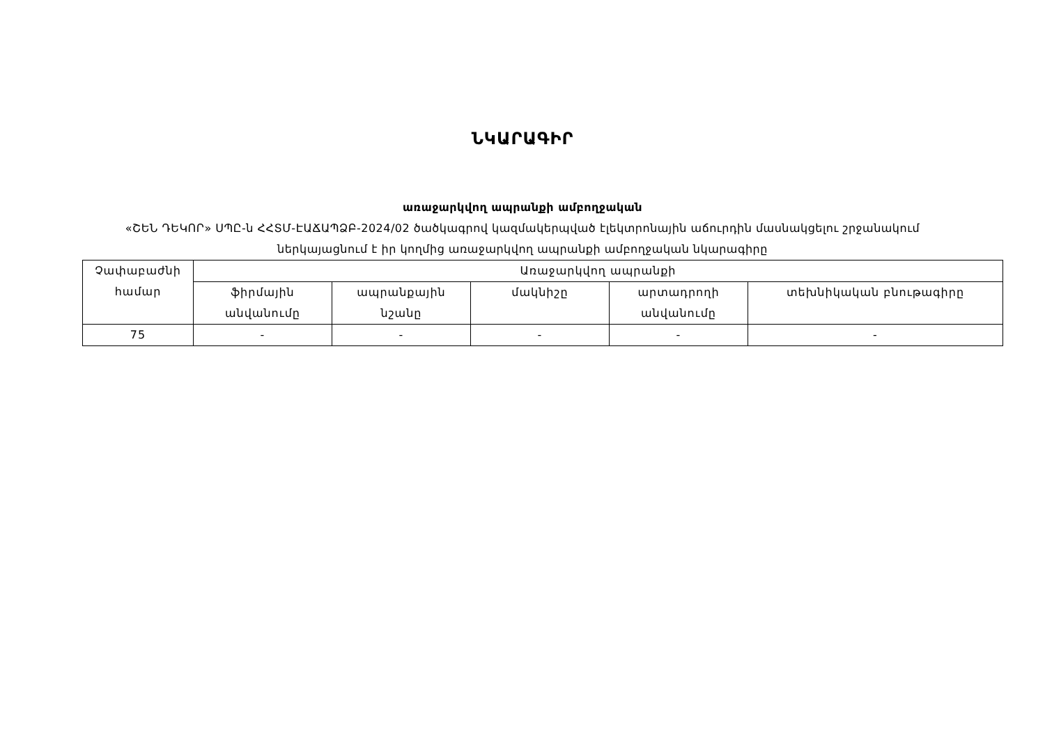ՆԿԱՐԱԳԻՐ
առաջարկվող ապրանքի ամբողջական
«ՇԵՆ ԴԵԿՈՐ» ՍՊԸ-ն ՀՀՏՄ-ԷԱՃԱՊՁԲ-2024/02 ծածկագրով կազմակերպված էլեկտրոնային աճուրդին մասնակցելու շրջանակում
ներկայացնում է իր կողմից առաջարկվող ապրանքի ամբողջական նկարագիրը
| Չափաբաժնի համար | Առաջարկվող ապրանքի | | | | |
| --- | --- | --- | --- | --- | --- |
| | ֆիրմային անվանումը | ապրանքային նշանը | մակնիշը | արտադրողի անվանումը | տեխնիկական բնութագիրը |
| 75 | - | - | - | - | - |